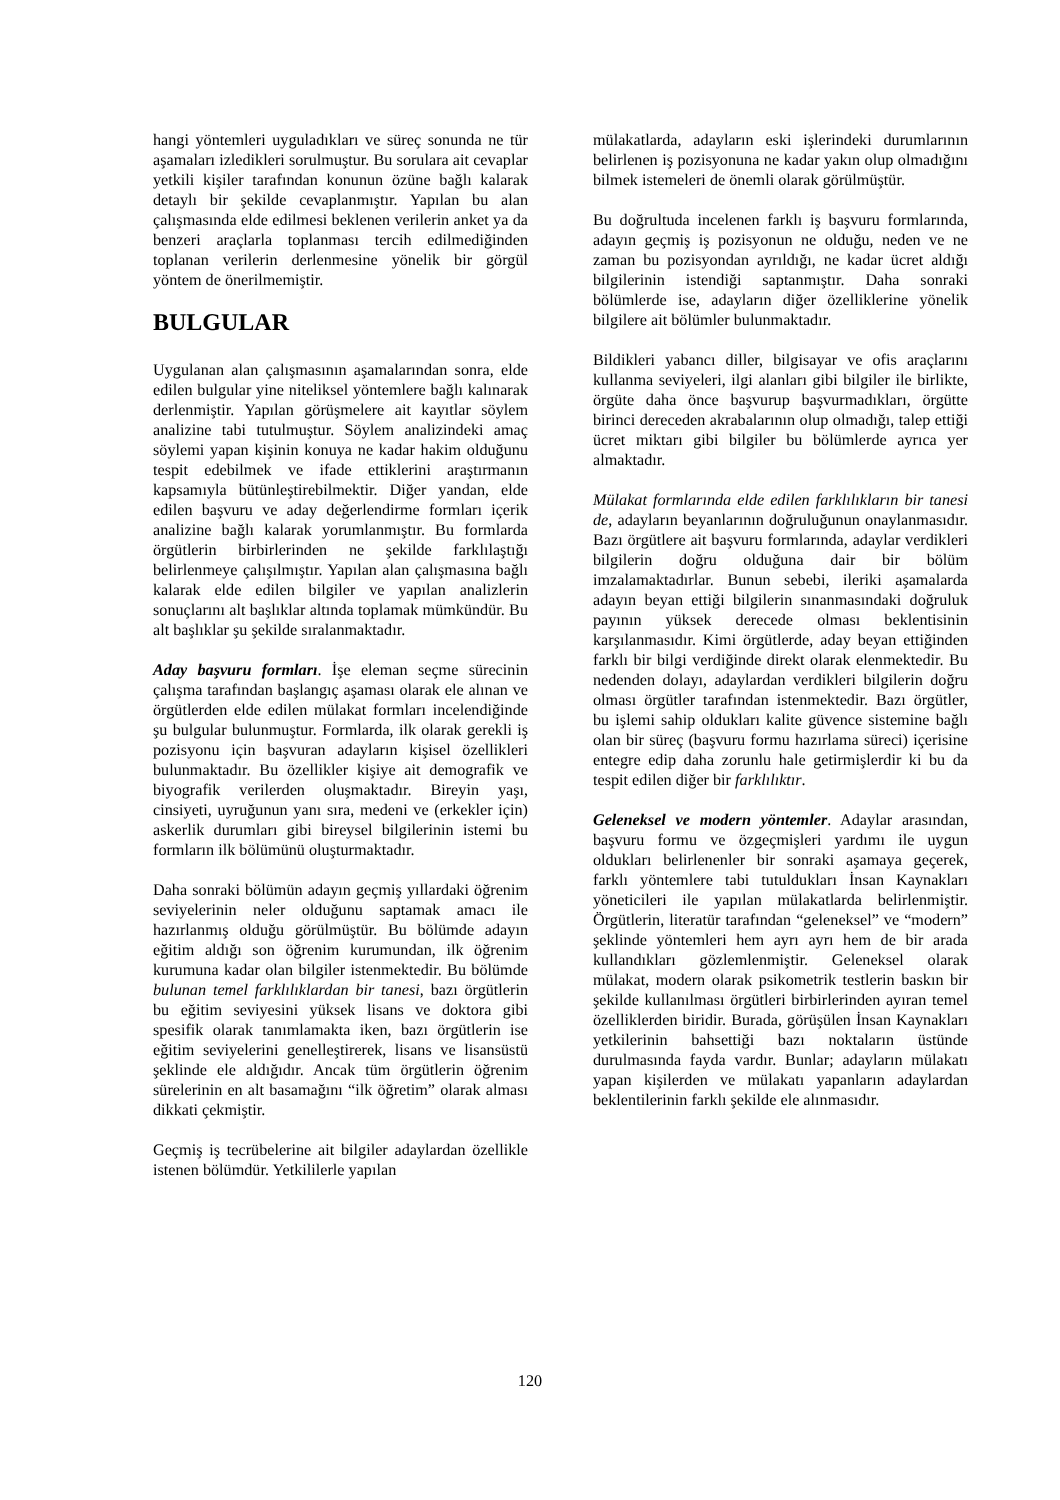hangi yöntemleri uyguladıkları ve süreç sonunda ne tür aşamaları izledikleri sorulmuştur. Bu sorulara ait cevaplar yetkili kişiler tarafından konunun özüne bağlı kalarak detaylı bir şekilde cevaplanmıştır. Yapılan bu alan çalışmasında elde edilmesi beklenen verilerin anket ya da benzeri araçlarla toplanması tercih edilmediğinden toplanan verilerin derlenmesine yönelik bir görgül yöntem de önerilmemiştir.
BULGULAR
Uygulanan alan çalışmasının aşamalarından sonra, elde edilen bulgular yine niteliksel yöntemlere bağlı kalınarak derlenmiştir. Yapılan görüşmelere ait kayıtlar söylem analizine tabi tutulmuştur. Söylem analizindeki amaç söylemi yapan kişinin konuya ne kadar hakim olduğunu tespit edebilmek ve ifade ettiklerini araştırmanın kapsamıyla bütünleştirebilmektir. Diğer yandan, elde edilen başvuru ve aday değerlendirme formları içerik analizine bağlı kalarak yorumlanmıştır. Bu formlarda örgütlerin birbirlerinden ne şekilde farklılaştığı belirlenmeye çalışılmıştır. Yapılan alan çalışmasına bağlı kalarak elde edilen bilgiler ve yapılan analizlerin sonuçlarını alt başlıklar altında toplamak mümkündür. Bu alt başlıklar şu şekilde sıralanmaktadır.
Aday başvuru formları. İşe eleman seçme sürecinin çalışma tarafından başlangıç aşaması olarak ele alınan ve örgütlerden elde edilen mülakat formları incelendiğinde şu bulgular bulunmuştur. Formlarda, ilk olarak gerekli iş pozisyonu için başvuran adayların kişisel özellikleri bulunmaktadır. Bu özellikler kişiye ait demografik ve biyografik verilerden oluşmaktadır. Bireyin yaşı, cinsiyeti, uyruğunun yanı sıra, medeni ve (erkekler için) askerlik durumları gibi bireysel bilgilerinin istemi bu formların ilk bölümünü oluşturmaktadır.
Daha sonraki bölümün adayın geçmiş yıllardaki öğrenim seviyelerinin neler olduğunu saptamak amacı ile hazırlanmış olduğu görülmüştür. Bu bölümde adayın eğitim aldığı son öğrenim kurumundan, ilk öğrenim kurumuna kadar olan bilgiler istenmektedir. Bu bölümde bulunan temel farklılıklardan bir tanesi, bazı örgütlerin bu eğitim seviyesini yüksek lisans ve doktora gibi spesifik olarak tanımlamakta iken, bazı örgütlerin ise eğitim seviyelerini genelleştirerek, lisans ve lisansüstü şeklinde ele aldığıdır. Ancak tüm örgütlerin öğrenim sürelerinin en alt basamağını “ilk öğretim” olarak alması dikkati çekmiştir.
Geçmiş iş tecrübelerine ait bilgiler adaylardan özellikle istenen bölümdür. Yetkililerle yapılan
mülakatlarda, adayların eski işlerindeki durumlarının belirlenen iş pozisyonuna ne kadar yakın olup olmadığını bilmek istemeleri de önemli olarak görülmüştür.
Bu doğrultuda incelenen farklı iş başvuru formlarında, adayın geçmiş iş pozisyonun ne olduğu, neden ve ne zaman bu pozisyondan ayrıldığı, ne kadar ücret aldığı bilgilerinin istendiği saptanmıştır. Daha sonraki bölümlerde ise, adayların diğer özelliklerine yönelik bilgilere ait bölümler bulunmaktadır.
Bildikleri yabancı diller, bilgisayar ve ofis araçlarını kullanma seviyeleri, ilgi alanları gibi bilgiler ile birlikte, örgüte daha önce başvurup başvurmadıkları, örgütte birinci dereceden akrabalarının olup olmadığı, talep ettiği ücret miktarı gibi bilgiler bu bölümlerde ayrıca yer almaktadır.
Mülakat formlarında elde edilen farklılıkların bir tanesi de, adayların beyanlarının doğruluğunun onaylanmasıdır. Bazı örgütlere ait başvuru formlarında, adaylar verdikleri bilgilerin doğru olduğuna dair bir bölüm imzalamaktadırlar. Bunun sebebi, ileriki aşamalarda adayın beyan ettiği bilgilerin sınanmasındaki doğruluk payının yüksek derecede olması beklentisinin karşılanmasıdır. Kimi örgütlerde, aday beyan ettiğinden farklı bir bilgi verdiğinde direkt olarak elenmektedir. Bu nedenden dolayı, adaylardan verdikleri bilgilerin doğru olması örgütler tarafından istenmektedir. Bazı örgütler, bu işlemi sahip oldukları kalite güvence sistemine bağlı olan bir süreç (başvuru formu hazırlama süreci) içerisine entegre edip daha zorunlu hale getirmişlerdir ki bu da tespit edilen diğer bir farklılıktır.
Geleneksel ve modern yöntemler. Adaylar arasından, başvuru formu ve özgeçmişleri yardımı ile uygun oldukları belirlenenler bir sonraki aşamaya geçerek, farklı yöntemlere tabi tutuldukları İnsan Kaynakları yöneticileri ile yapılan mülakatlarda belirlenmiştir. Örgütlerin, literatür tarafından “geleneksel” ve “modern” şeklinde yöntemleri hem ayrı ayrı hem de bir arada kullandıkları gözlemlenmiştir. Geleneksel olarak mülakat, modern olarak psikometrik testlerin baskın bir şekilde kullanılması örgütleri birbirlerinden ayıran temel özelliklerden biridir. Burada, görüşülen İnsan Kaynakları yetkilerinin bahsettiği bazı noktaların üstünde durulmasında fayda vardır. Bunlar; adayların mülakatı yapan kişilerden ve mülakatı yapanların adaylardan beklentilerinin farklı şekilde ele alınmasıdır.
120